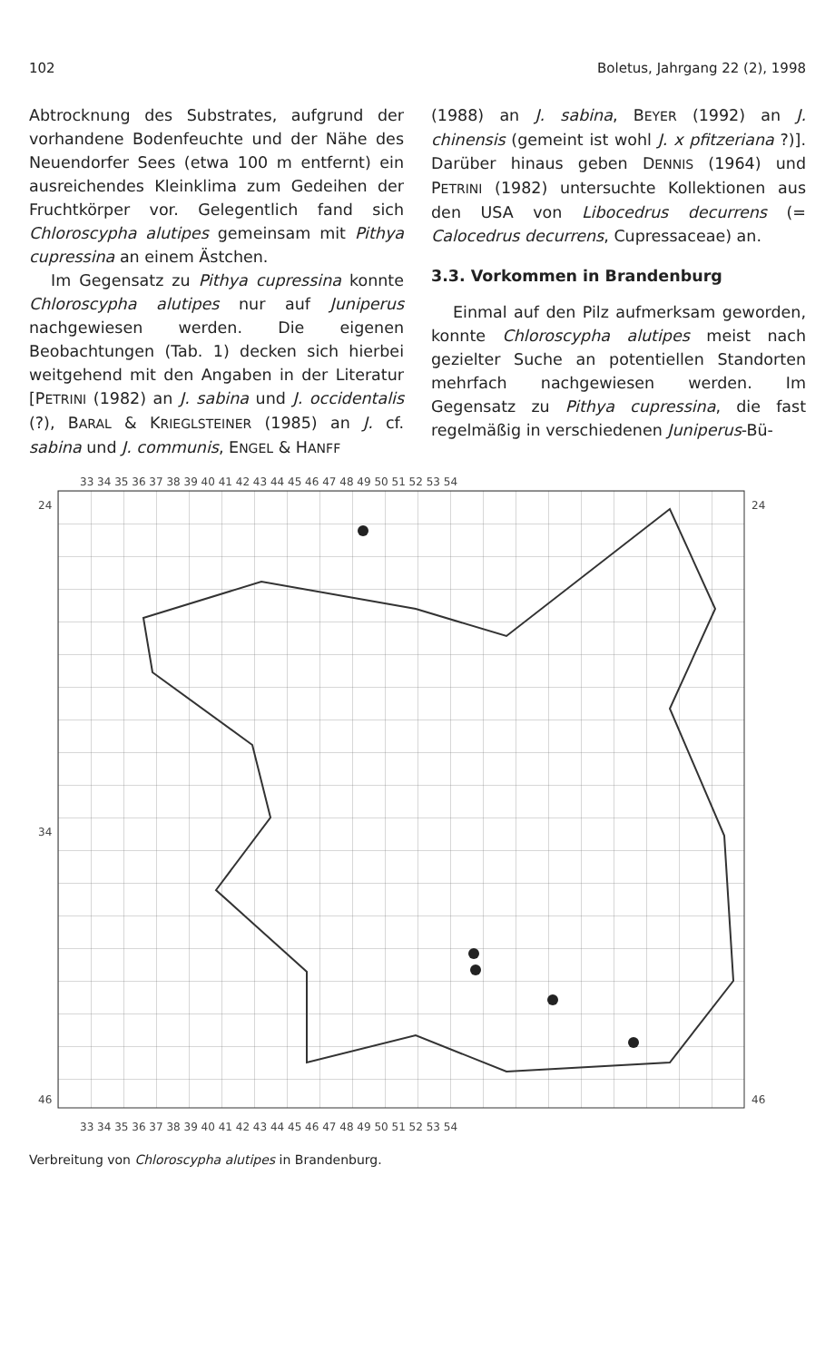102 Boletus, Jahrgang 22 (2), 1998
Abtrocknung des Substrates, aufgrund der vorhandene Bodenfeuchte und der Nähe des Neuendorfer Sees (etwa 100 m entfernt) ein ausreichendes Kleinklima zum Gedeihen der Fruchtkörper vor. Gelegentlich fand sich Chloroscypha alutipes gemeinsam mit Pithya cupressina an einem Ästchen.
Im Gegensatz zu Pithya cupressina konnte Chloroscypha alutipes nur auf Juniperus nachgewiesen werden. Die eigenen Beobachtungen (Tab. 1) decken sich hierbei weitgehend mit den Angaben in der Literatur [PETRINI (1982) an J. sabina und J. occidentalis (?), BARAL & KRIEGLSTEINER (1985) an J. cf. sabina und J. communis, ENGEL & HANFF
(1988) an J. sabina, BEYER (1992) an J. chinensis (gemeint ist wohl J. x pfitzeriana ?)]. Darüber hinaus geben DENNIS (1964) und PETRINI (1982) untersuchte Kollektionen aus den USA von Libocedrus decurrens (= Calocedrus decurrens, Cupressaceae) an.
3.3. Vorkommen in Brandenburg
Einmal auf den Pilz aufmerksam geworden, konnte Chloroscypha alutipes meist nach gezielter Suche an potentiellen Standorten mehrfach nachgewiesen werden. Im Gegensatz zu Pithya cupressina, die fast regelmäßig in verschiedenen Juniperus-Bü-
33 34 35 36 37 38 39 40 41 42 43 44 45 46 47 48 49 50 51 52 53 54
24
34
46
24
46
33 34 35 36 37 38 39 40 41 42 43 44 45 46 47 48 49 50 51 52 53 54
Verbreitung von Chloroscypha alutipes in Brandenburg.